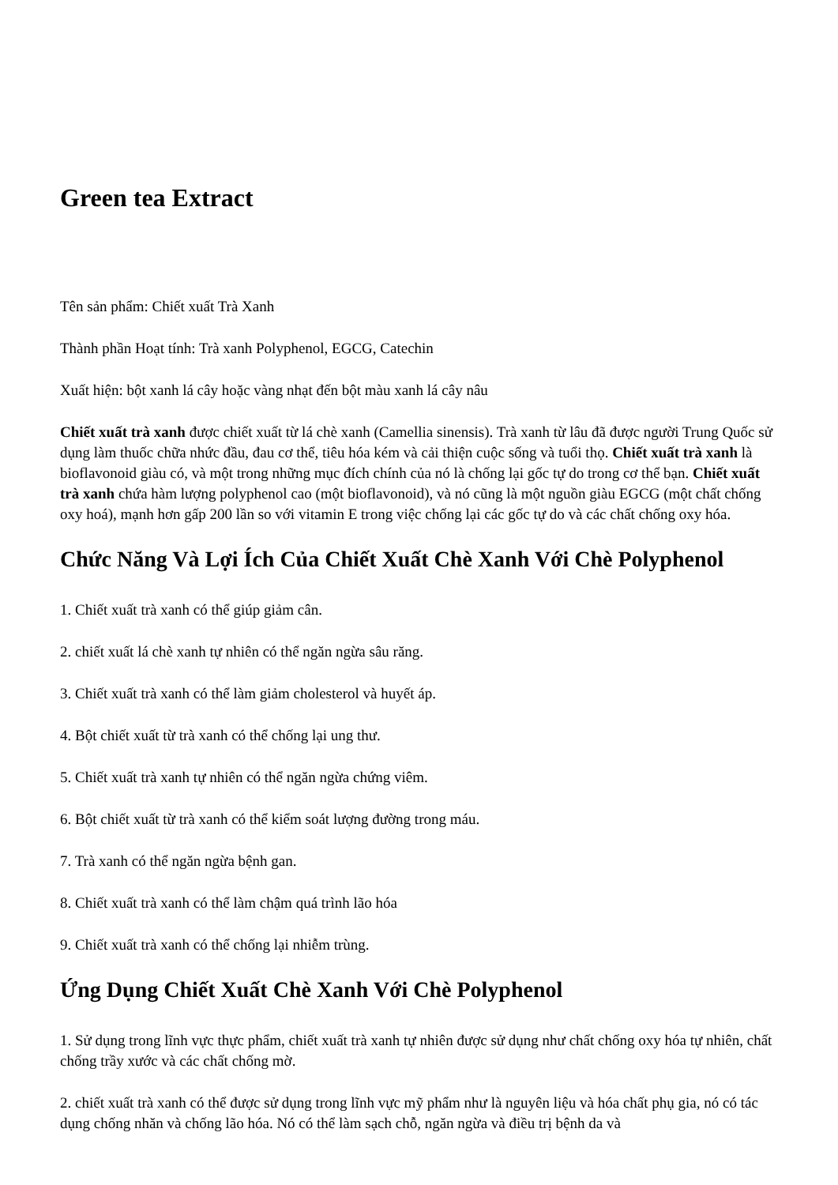Green tea Extract
Tên sản phẩm: Chiết xuất Trà Xanh
Thành phần Hoạt tính: Trà xanh Polyphenol, EGCG, Catechin
Xuất hiện: bột xanh lá cây hoặc vàng nhạt đến bột màu xanh lá cây nâu
Chiết xuất trà xanh được chiết xuất từ lá chè xanh (Camellia sinensis). Trà xanh từ lâu đã được người Trung Quốc sử dụng làm thuốc chữa nhức đầu, đau cơ thể, tiêu hóa kém và cải thiện cuộc sống và tuổi thọ. Chiết xuất trà xanh là bioflavonoid giàu có, và một trong những mục đích chính của nó là chống lại gốc tự do trong cơ thể bạn. Chiết xuất trà xanh chứa hàm lượng polyphenol cao (một bioflavonoid), và nó cũng là một nguồn giàu EGCG (một chất chống oxy hoá), mạnh hơn gấp 200 lần so với vitamin E trong việc chống lại các gốc tự do và các chất chống oxy hóa.
Chức Năng Và Lợi Ích Của Chiết Xuất Chè Xanh Với Chè Polyphenol
1. Chiết xuất trà xanh có thể giúp giảm cân.
2. chiết xuất lá chè xanh tự nhiên có thể ngăn ngừa sâu răng.
3. Chiết xuất trà xanh có thể làm giảm cholesterol và huyết áp.
4. Bột chiết xuất từ trà xanh có thể chống lại ung thư.
5. Chiết xuất trà xanh tự nhiên có thể ngăn ngừa chứng viêm.
6. Bột chiết xuất từ trà xanh có thể kiểm soát lượng đường trong máu.
7. Trà xanh có thể ngăn ngừa bệnh gan.
8. Chiết xuất trà xanh có thể làm chậm quá trình lão hóa
9. Chiết xuất trà xanh có thể chống lại nhiễm trùng.
Ứng Dụng Chiết Xuất Chè Xanh Với Chè Polyphenol
1. Sử dụng trong lĩnh vực thực phẩm, chiết xuất trà xanh tự nhiên được sử dụng như chất chống oxy hóa tự nhiên, chất chống trầy xước và các chất chống mờ.
2. chiết xuất trà xanh có thể được sử dụng trong lĩnh vực mỹ phẩm như là nguyên liệu và hóa chất phụ gia, nó có tác dụng chống nhăn và chống lão hóa. Nó có thể làm sạch chỗ, ngăn ngừa và điều trị bệnh da và